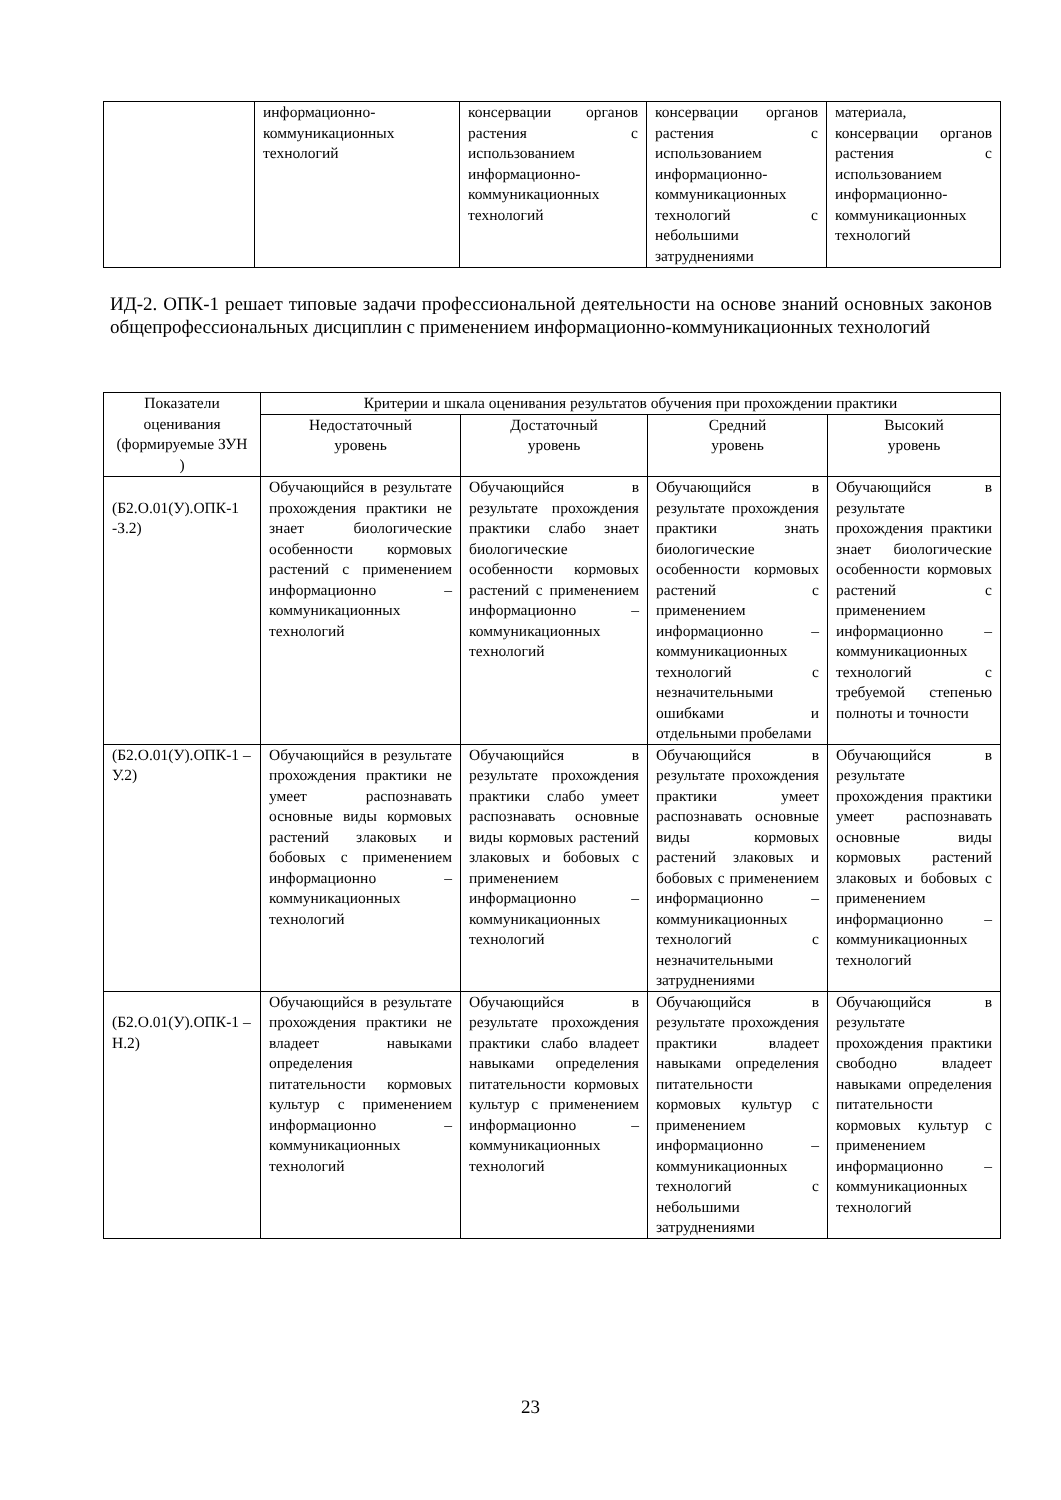| | информационно-коммуникационных технологий | консервации органов растения с использованием информационно-коммуникационных технологий | консервации органов растения с использованием информационно-коммуникационных технологий с небольшими затруднениями | материала, консервации органов растения с использованием информационно-коммуникационных технологий |
ИД-2. ОПК-1 решает типовые задачи профессиональной деятельности на основе знаний основных законов общепрофессиональных дисциплин с применением информационно-коммуникационных технологий
| Показатели оценивания (формируемые ЗУН ) | Критерии и шкала оценивания результатов обучения при прохождении практики | | | |
| --- | --- | --- | --- | --- |
| | Недостаточный уровень | Достаточный уровень | Средний уровень | Высокий уровень |
| (Б2.О.01(У).ОПК-1 -З.2) | Обучающийся в результате прохождения практики не знает биологические особенности кормовых растений с применением информационно – коммуникационных технологий | Обучающийся в результате прохождения практики слабо знает биологические особенности кормовых растений с применением информационно – коммуникационных технологий | Обучающийся в результате прохождения практики знать биологические особенности кормовых растений с применением информационно – коммуникационных технологий с незначительными ошибками и отдельными пробелами | Обучающийся в результате прохождения практики знает биологические особенности кормовых растений с применением информационно – коммуникационных технологий с требуемой степенью полноты и точности |
| (Б2.О.01(У).ОПК-1 –У.2) | Обучающийся в результате прохождения практики не умеет распознавать основные виды кормовых растений злаковых и бобовых с применением информационно – коммуникационных технологий | Обучающийся в результате прохождения практики слабо умеет распознавать основные виды кормовых растений злаковых и бобовых с применением информационно – коммуникационных технологий | Обучающийся в результате прохождения практики умеет распознавать основные виды кормовых растений злаковых и бобовых с применением информационно – коммуникационных технологий с незначительными затруднениями | Обучающийся в результате прохождения практики умеет распознавать основные виды кормовых растений злаковых и бобовых с применением информационно – коммуникационных технологий |
| (Б2.О.01(У).ОПК-1 –Н.2) | Обучающийся в результате прохождения практики не владеет навыками определения питательности кормовых культур с применением информационно – коммуникационных технологий | Обучающийся в результате прохождения практики слабо владеет навыками определения питательности кормовых культур с применением информационно – коммуникационных технологий | Обучающийся в результате прохождения практики владеет навыками определения питательности кормовых культур с применением информационно – коммуникационных технологий с небольшими затруднениями | Обучающийся в результате прохождения практики свободно владеет навыками определения питательности кормовых культур с применением информационно – коммуникационных технологий |
23